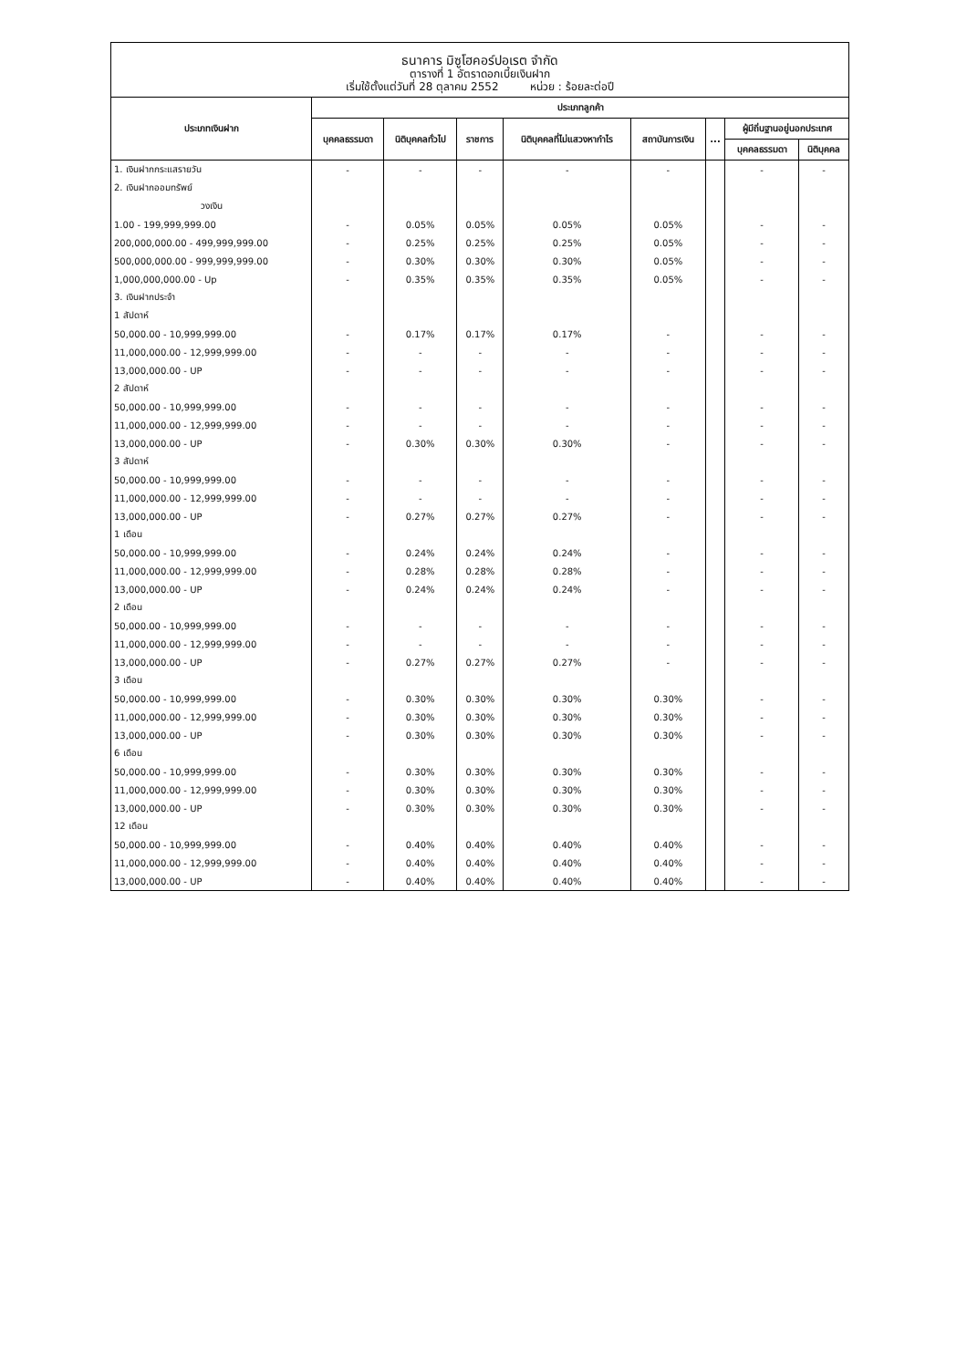ธนาคาร มิซูโฮคอร์ปอเรต จำกัด
ตารางที่ 1 อัตราดอกเบี้ยเงินฝาก
เริ่มใช้ตั้งแต่วันที่ 28 ตุลาคม 2552 หน่วย : ร้อยละต่อปี
| ประเภทเงินฝาก | ประเภทลูกค้า | | | | | | | |
| --- | --- | --- | --- | --- | --- | --- | --- | --- |
| | บุคคลธรรมดา | นิติบุคคลทั่วไป | ราชการ | นิติบุคคลที่ไม่แสวงหากำไร | สถาบันการเงิน | ... | ผู้มีถิ่นฐานอยู่นอกประเทศ | |
| | | | | | | | บุคคลธรรมดา | นิติบุคคล |
| 1. เงินฝากกระแสรายวัน | - | - | - | - | - | | - | - |
| 2. เงินฝากออมทรัพย์ | | | | | | | | |
| วงเงิน | | | | | | | | |
| 1.00 - 199,999,999.00 | - | 0.05% | 0.05% | 0.05% | 0.05% | | - | - |
| 200,000,000.00 - 499,999,999.00 | - | 0.25% | 0.25% | 0.25% | 0.05% | | - | - |
| 500,000,000.00 - 999,999,999.00 | - | 0.30% | 0.30% | 0.30% | 0.05% | | - | - |
| 1,000,000,000.00 - Up | - | 0.35% | 0.35% | 0.35% | 0.05% | | - | - |
| 3. เงินฝากประจำ | | | | | | | | |
| 1 สัปดาห์ | | | | | | | | |
| 50,000.00 - 10,999,999.00 | - | 0.17% | 0.17% | 0.17% | - | | - | - |
| 11,000,000.00 - 12,999,999.00 | - | - | - | - | - | | - | - |
| 13,000,000.00 - UP | - | - | - | - | - | | - | - |
| 2 สัปดาห์ | | | | | | | | |
| 50,000.00 - 10,999,999.00 | - | - | - | - | - | | - | - |
| 11,000,000.00 - 12,999,999.00 | - | - | - | - | - | | - | - |
| 13,000,000.00 - UP | - | 0.30% | 0.30% | 0.30% | - | | - | - |
| 3 สัปดาห์ | | | | | | | | |
| 50,000.00 - 10,999,999.00 | - | - | - | - | - | | - | - |
| 11,000,000.00 - 12,999,999.00 | - | - | - | - | - | | - | - |
| 13,000,000.00 - UP | - | 0.27% | 0.27% | 0.27% | - | | - | - |
| 1 เดือน | | | | | | | | |
| 50,000.00 - 10,999,999.00 | - | 0.24% | 0.24% | 0.24% | - | | - | - |
| 11,000,000.00 - 12,999,999.00 | - | 0.28% | 0.28% | 0.28% | - | | - | - |
| 13,000,000.00 - UP | - | 0.24% | 0.24% | 0.24% | - | | - | - |
| 2 เดือน | | | | | | | | |
| 50,000.00 - 10,999,999.00 | - | - | - | - | - | | - | - |
| 11,000,000.00 - 12,999,999.00 | - | - | - | - | - | | - | - |
| 13,000,000.00 - UP | - | 0.27% | 0.27% | 0.27% | - | | - | - |
| 3 เดือน | | | | | | | | |
| 50,000.00 - 10,999,999.00 | - | 0.30% | 0.30% | 0.30% | 0.30% | | - | - |
| 11,000,000.00 - 12,999,999.00 | - | 0.30% | 0.30% | 0.30% | 0.30% | | - | - |
| 13,000,000.00 - UP | - | 0.30% | 0.30% | 0.30% | 0.30% | | - | - |
| 6 เดือน | | | | | | | | |
| 50,000.00 - 10,999,999.00 | - | 0.30% | 0.30% | 0.30% | 0.30% | | - | - |
| 11,000,000.00 - 12,999,999.00 | - | 0.30% | 0.30% | 0.30% | 0.30% | | - | - |
| 13,000,000.00 - UP | - | 0.30% | 0.30% | 0.30% | 0.30% | | - | - |
| 12 เดือน | | | | | | | | |
| 50,000.00 - 10,999,999.00 | - | 0.40% | 0.40% | 0.40% | 0.40% | | - | - |
| 11,000,000.00 - 12,999,999.00 | - | 0.40% | 0.40% | 0.40% | 0.40% | | - | - |
| 13,000,000.00 - UP | - | 0.40% | 0.40% | 0.40% | 0.40% | | - | - |